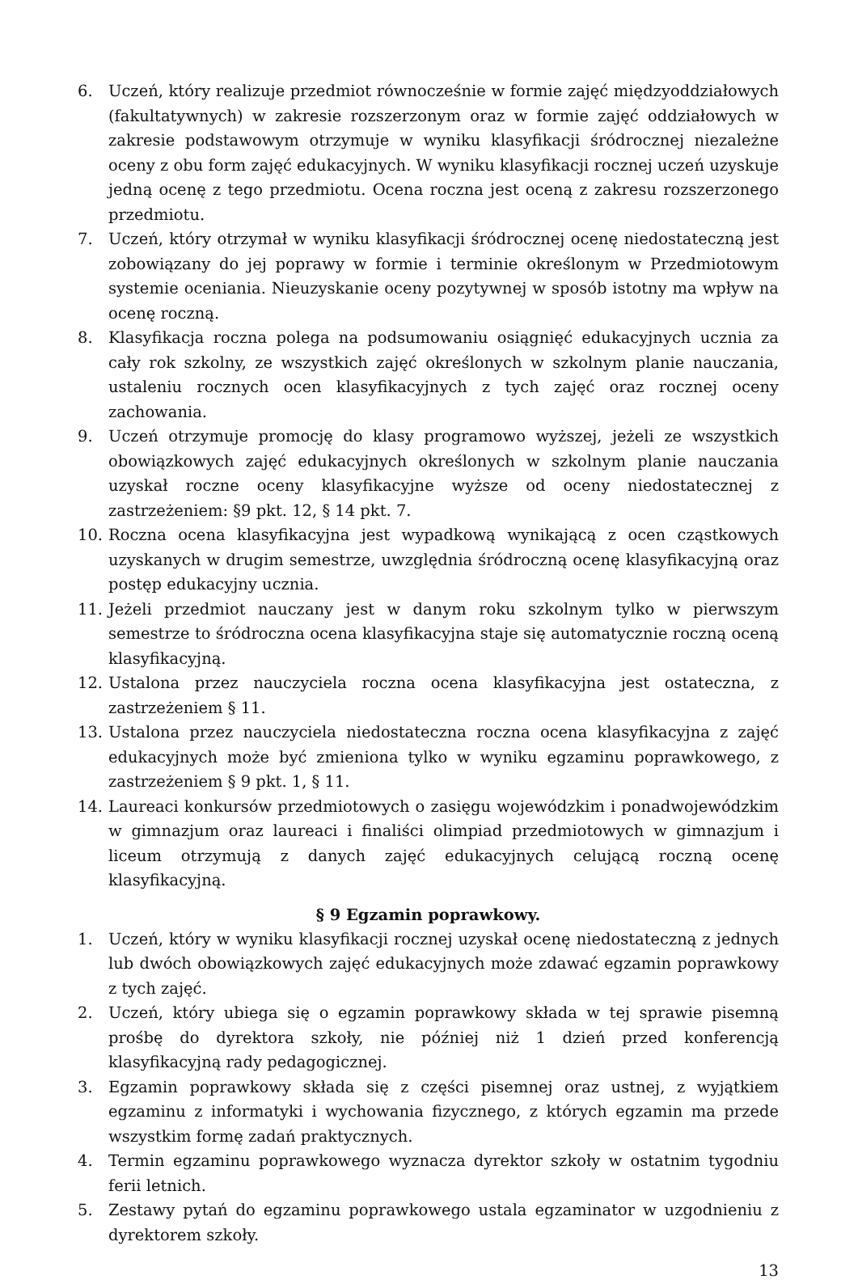6. Uczeń, który realizuje przedmiot równocześnie w formie zajęć międzyoddziałowych (fakultatywnych) w zakresie rozszerzonym oraz w formie zajęć oddziałowych w zakresie podstawowym otrzymuje w wyniku klasyfikacji śródrocznej niezależne oceny z obu form zajęć edukacyjnych. W wyniku klasyfikacji rocznej uczeń uzyskuje jedną ocenę z tego przedmiotu. Ocena roczna jest oceną z zakresu rozszerzonego przedmiotu.
7. Uczeń, który otrzymał w wyniku klasyfikacji śródrocznej ocenę niedostateczną jest zobowiązany do jej poprawy w formie i terminie określonym w Przedmiotowym systemie oceniania. Nieuzyskanie oceny pozytywnej w sposób istotny ma wpływ na ocenę roczną.
8. Klasyfikacja roczna polega na podsumowaniu osiągnięć edukacyjnych ucznia za cały rok szkolny, ze wszystkich zajęć określonych w szkolnym planie nauczania, ustaleniu rocznych ocen klasyfikacyjnych z tych zajęć oraz rocznej oceny zachowania.
9. Uczeń otrzymuje promocję do klasy programowo wyższej, jeżeli ze wszystkich obowiązkowych zajęć edukacyjnych określonych w szkolnym planie nauczania uzyskał roczne oceny klasyfikacyjne wyższe od oceny niedostatecznej z zastrzeżeniem: §9 pkt. 12, § 14 pkt. 7.
10. Roczna ocena klasyfikacyjna jest wypadkową wynikającą z ocen cząstkowych uzyskanych w drugim semestrze, uwzględnia śródroczną ocenę klasyfikacyjną oraz postęp edukacyjny ucznia.
11. Jeżeli przedmiot nauczany jest w danym roku szkolnym tylko w pierwszym semestrze to śródroczna ocena klasyfikacyjna staje się automatycznie roczną oceną klasyfikacyjną.
12. Ustalona przez nauczyciela roczna ocena klasyfikacyjna jest ostateczna, z zastrzeżeniem § 11.
13. Ustalona przez nauczyciela niedostateczna roczna ocena klasyfikacyjna z zajęć edukacyjnych może być zmieniona tylko w wyniku egzaminu poprawkowego, z zastrzeżeniem § 9 pkt. 1, § 11.
14. Laureaci konkursów przedmiotowych o zasięgu wojewódzkim i ponadwojewódzkim w gimnazjum oraz laureaci i finaliści olimpiad przedmiotowych w gimnazjum i liceum otrzymują z danych zajęć edukacyjnych celującą roczną ocenę klasyfikacyjną.
§ 9 Egzamin poprawkowy.
1. Uczeń, który w wyniku klasyfikacji rocznej uzyskał ocenę niedostateczną z jednych lub dwóch obowiązkowych zajęć edukacyjnych może zdawać egzamin poprawkowy z tych zajęć.
2. Uczeń, który ubiega się o egzamin poprawkowy składa w tej sprawie pisemną prośbę do dyrektora szkoły, nie później niż 1 dzień przed konferencją klasyfikacyjną rady pedagogicznej.
3. Egzamin poprawkowy składa się z części pisemnej oraz ustnej, z wyjątkiem egzaminu z informatyki i wychowania fizycznego, z których egzamin ma przede wszystkim formę zadań praktycznych.
4. Termin egzaminu poprawkowego wyznacza dyrektor szkoły w ostatnim tygodniu ferii letnich.
5. Zestawy pytań do egzaminu poprawkowego ustala egzaminator w uzgodnieniu z dyrektorem szkoły.
13